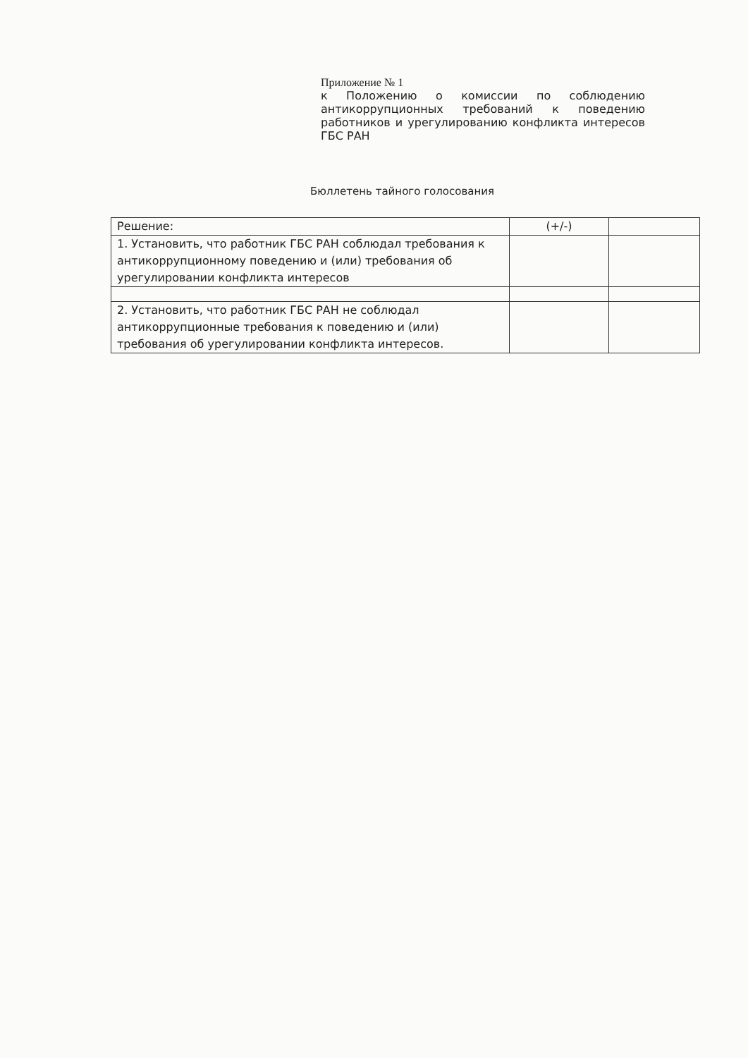Приложение № 1
к Положению о комиссии по соблюдению антикоррупционных требований к поведению работников и урегулированию конфликта интересов ГБС РАН
Бюллетень тайного голосования
| Решение: | (+/-) | |
| --- | --- | --- |
| 1. Установить, что работник ГБС РАН соблюдал требования к антикоррупционному поведению и (или) требования об урегулировании конфликта интересов | | |
| 2. Установить, что работник ГБС РАН не соблюдал антикоррупционные требования к поведению и (или) требования об урегулировании конфликта интересов. | | |